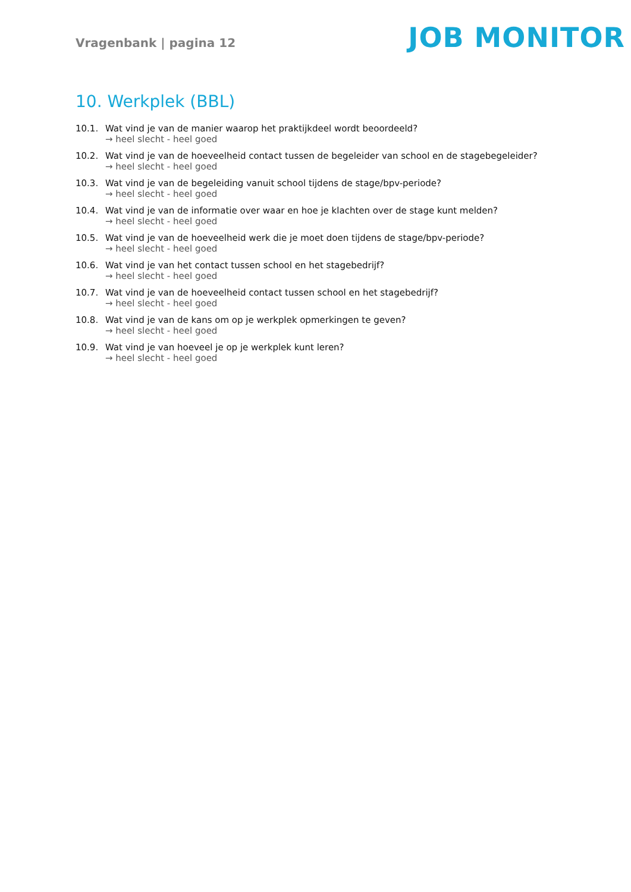Vragenbank | pagina 12
JOB MONITOR
10. Werkplek (BBL)
10.1. Wat vind je van de manier waarop het praktijkdeel wordt beoordeeld?
→ heel slecht - heel goed
10.2. Wat vind je van de hoeveelheid contact tussen de begeleider van school en de stagebegeleider?
→ heel slecht - heel goed
10.3. Wat vind je van de begeleiding vanuit school tijdens de stage/bpv-periode?
→ heel slecht - heel goed
10.4. Wat vind je van de informatie over waar en hoe je klachten over de stage kunt melden?
→ heel slecht - heel goed
10.5. Wat vind je van de hoeveelheid werk die je moet doen tijdens de stage/bpv-periode?
→ heel slecht - heel goed
10.6. Wat vind je van het contact tussen school en het stagebedrijf?
→ heel slecht - heel goed
10.7. Wat vind je van de hoeveelheid contact tussen school en het stagebedrijf?
→ heel slecht - heel goed
10.8. Wat vind je van de kans om op je werkplek opmerkingen te geven?
→ heel slecht - heel goed
10.9. Wat vind je van hoeveel je op je werkplek kunt leren?
→ heel slecht - heel goed